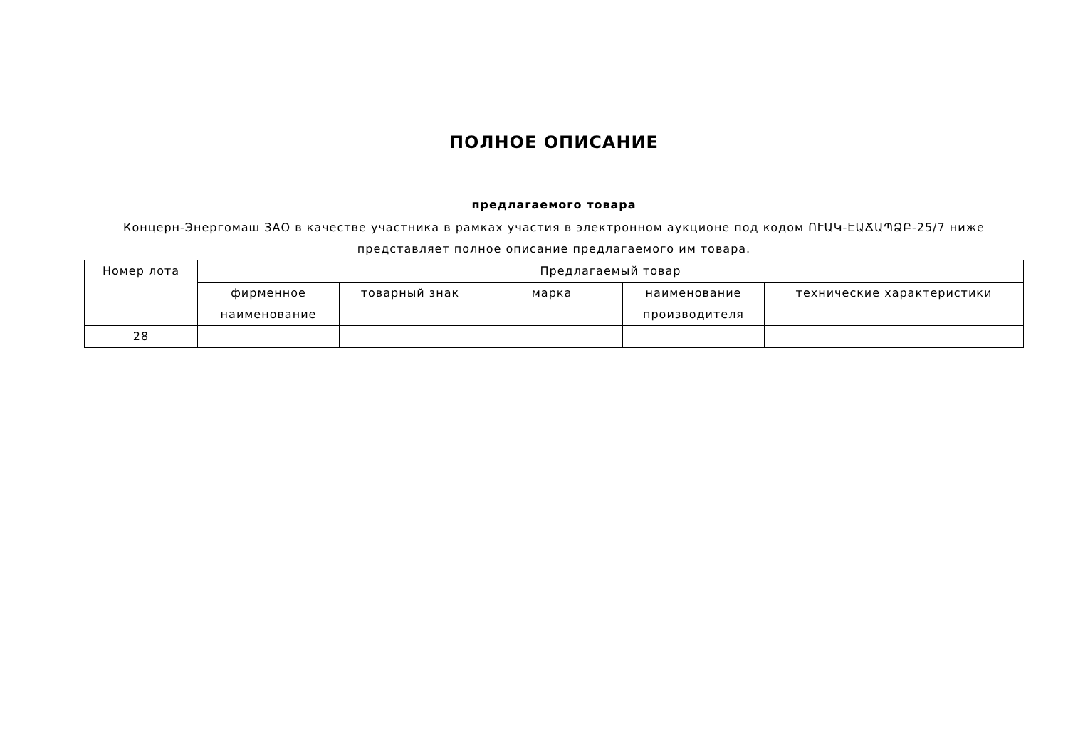ПОЛНОЕ ОПИСАНИЕ
предлагаемого товара
Концерн-Энергомаш ЗАО в качестве участника в рамках участия в электронном аукционе под кодом ՈՒԱԿ-ԷԱՃԱՊՁԲ-25/7 ниже представляет полное описание предлагаемого им товара.
| Номер лота | Предлагаемый товар | | | | |
| --- | --- | --- | --- | --- | --- |
| | фирменное наименование | товарный знак | марка | наименование производителя | технические характеристики |
| 28 | | | | | |